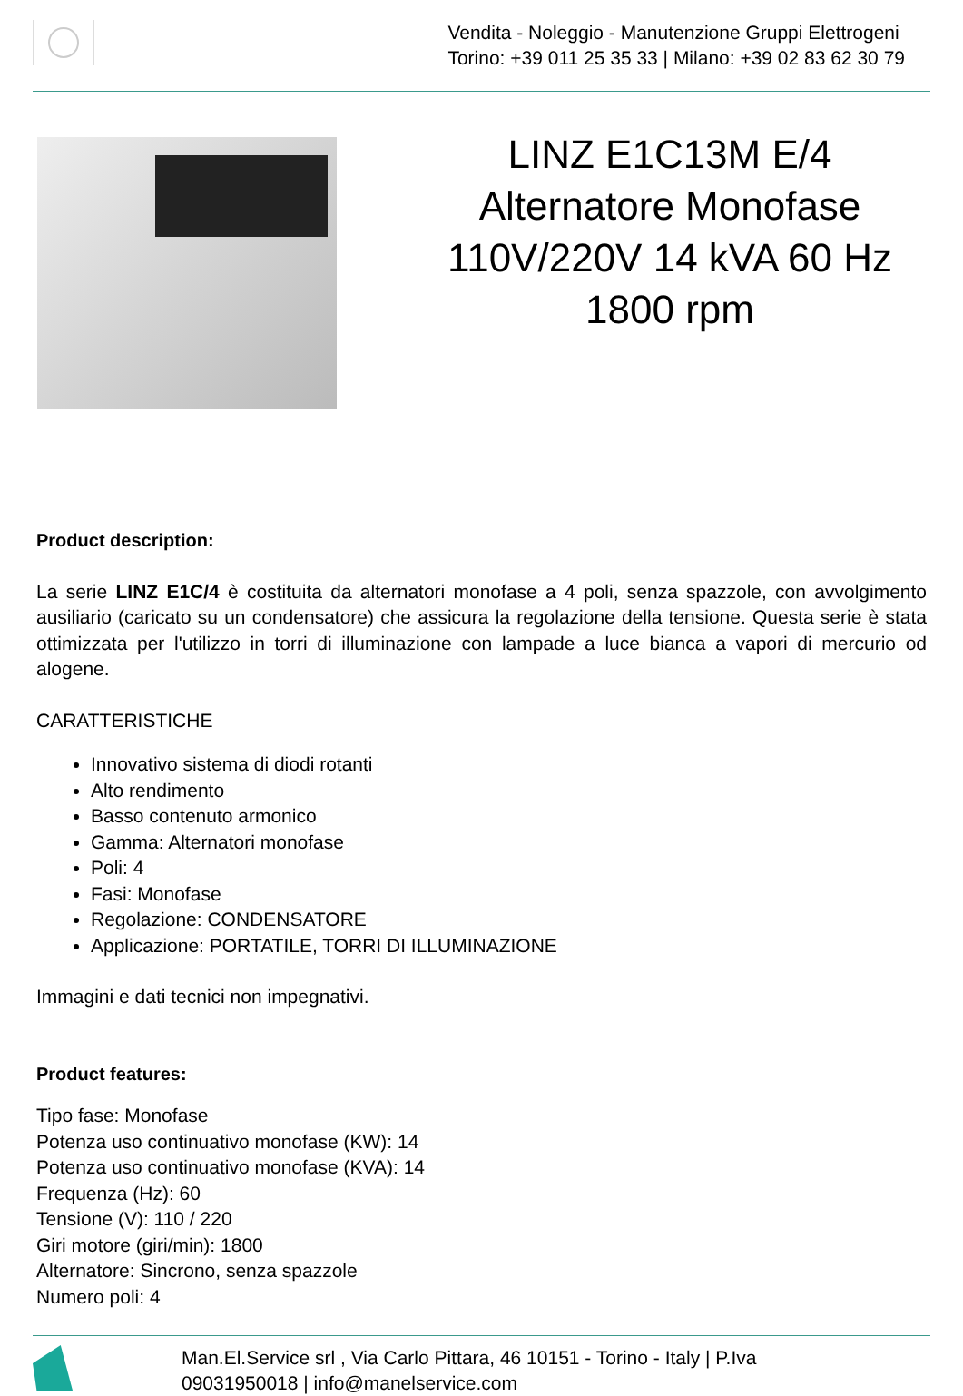Vendita - Noleggio - Manutenzione Gruppi Elettrogeni
Torino: +39 011 25 35 33 | Milano: +39 02 83 62 30 79
LINZ E1C13M E/4 Alternatore Monofase 110V/220V 14 kVA 60 Hz 1800 rpm
Product description:
La serie LINZ E1C/4 è costituita da alternatori monofase a 4 poli, senza spazzole, con avvolgimento ausiliario (caricato su un condensatore) che assicura la regolazione della tensione. Questa serie è stata ottimizzata per l'utilizzo in torri di illuminazione con lampade a luce bianca a vapori di mercurio od alogene.
CARATTERISTICHE
Innovativo sistema di diodi rotanti
Alto rendimento
Basso contenuto armonico
Gamma: Alternatori monofase
Poli: 4
Fasi: Monofase
Regolazione: CONDENSATORE
Applicazione: PORTATILE, TORRI DI ILLUMINAZIONE
Immagini e dati tecnici non impegnativi.
Product features:
Tipo fase: Monofase
Potenza uso continuativo monofase (KW): 14
Potenza uso continuativo monofase (KVA): 14
Frequenza (Hz): 60
Tensione (V): 110 / 220
Giri motore (giri/min): 1800
Alternatore: Sincrono, senza spazzole
Numero poli: 4
Man.El.Service srl , Via Carlo Pittara, 46 10151 - Torino - Italy | P.Iva
09031950018 | info@manelservice.com